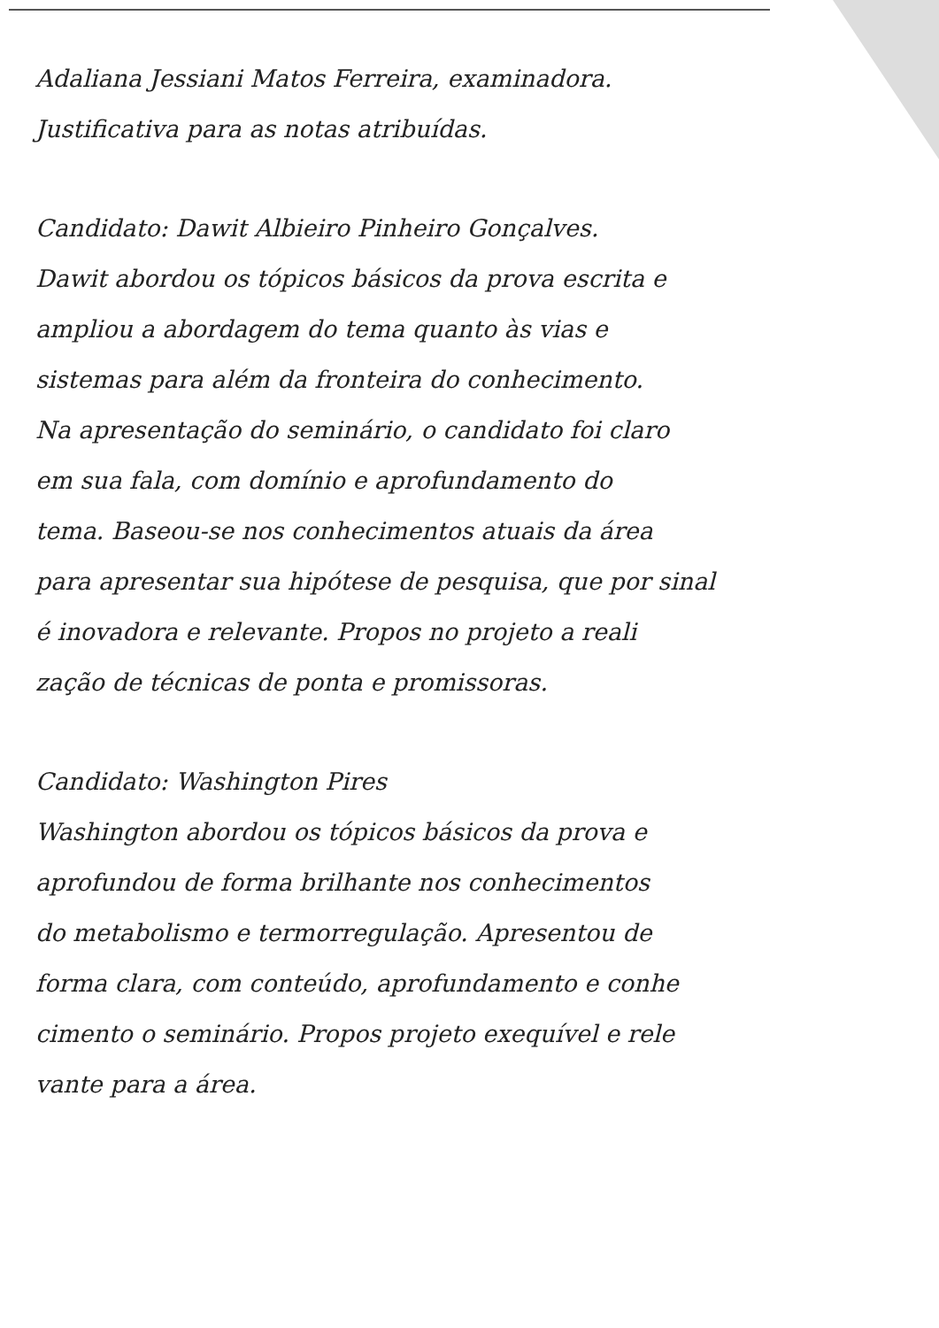Adaliana Jessiani Matos Ferreira, examinadora.
Justificativa para as notas atribuídas.
Candidato: Dawit Albieiro Pinheiro Gonçalves.
Dawit abordou os tópicos básicos da prova escrita e
ampliou a abordagem do tema quanto às vias e
sistemas para além da fronteira do conhecimento.
Na apresentação do seminário, o candidato foi claro
em sua fala, com domínio e aprofundamento do
tema. Baseou-se nos conhecimentos atuais da área
para apresentar sua hipótese de pesquisa, que por sinal
é inovadora e relevante. Propos no projeto a reali
zação de técnicas de ponta e promissoras.
Candidato: Washington Pires
Washington abordou os tópicos básicos da prova e
aprofundou de forma brilhante nos conhecimentos
do metabolismo e termorregulação. Apresentou de
forma clara, com conteúdo, aprofundamento e conhe
cimento o seminário. Propos projeto exequível e rele
vante para a área.